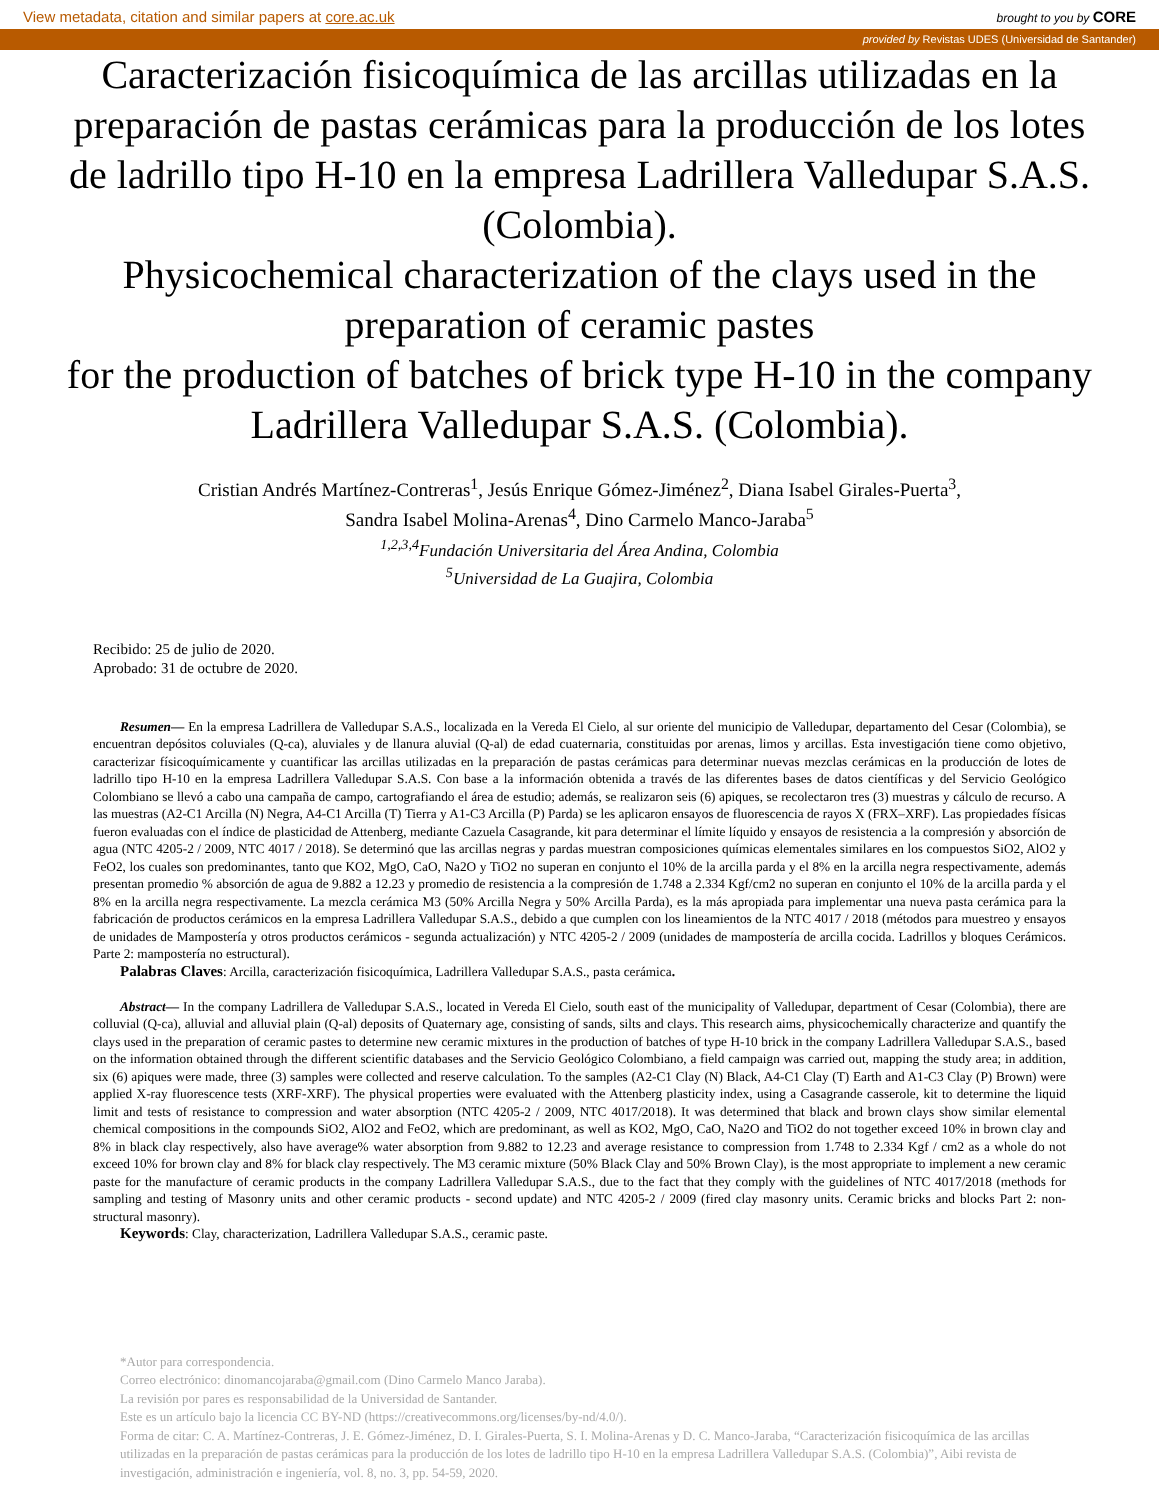View metadata, citation and similar papers at core.ac.uk brought to you by CORE
provided by Revistas UDES (Universidad de Santander)
Caracterización fisicoquímica de las arcillas utilizadas en la preparación de pastas cerámicas para la producción de los lotes de ladrillo tipo H-10 en la empresa Ladrillera Valledupar S.A.S. (Colombia).
Physicochemical characterization of the clays used in the preparation of ceramic pastes
for the production of batches of brick type H-10 in the company Ladrillera Valledupar S.A.S. (Colombia).
Cristian Andrés Martínez-Contreras<sup>1</sup>, Jesús Enrique Gómez-Jiménez<sup>2</sup>, Diana Isabel Girales-Puerta<sup>3</sup>,
Sandra Isabel Molina-Arenas<sup>4</sup>, Dino Carmelo Manco-Jaraba<sup>5</sup>
<sup>1,2,3,4</sup>Fundación Universitaria del Área Andina, Colombia
<sup>5</sup> Universidad de La Guajira, Colombia
Recibido: 25 de julio de 2020.
Aprobado: 31 de octubre de 2020.
Resumen— En la empresa Ladrillera de Valledupar S.A.S., localizada en la Vereda El Cielo, al sur oriente del municipio de Valledupar, departamento del Cesar (Colombia), se encuentran depósitos coluviales (Q-ca), aluviales y de llanura aluvial (Q-al) de edad cuaternaria, constituidas por arenas, limos y arcillas. Esta investigación tiene como objetivo, caracterizar físicoquímicamente y cuantificar las arcillas utilizadas en la preparación de pastas cerámicas para determinar nuevas mezclas cerámicas en la producción de lotes de ladrillo tipo H-10 en la empresa Ladrillera Valledupar S.A.S. Con base a la información obtenida a través de las diferentes bases de datos científicas y del Servicio Geológico Colombiano se llevó a cabo una campaña de campo, cartografiando el área de estudio; además, se realizaron seis (6) apiques, se recolectaron tres (3) muestras y cálculo de recurso. A las muestras (A2-C1 Arcilla (N) Negra, A4-C1 Arcilla (T) Tierra y A1-C3 Arcilla (P) Parda) se les aplicaron ensayos de fluorescencia de rayos X (FRX–XRF). Las propiedades físicas fueron evaluadas con el índice de plasticidad de Attenberg, mediante Cazuela Casagrande, kit para determinar el límite líquido y ensayos de resistencia a la compresión y absorción de agua (NTC 4205-2 / 2009, NTC 4017 / 2018). Se determinó que las arcillas negras y pardas muestran composiciones químicas elementales similares en los compuestos SiO2, AlO2 y FeO2, los cuales son predominantes, tanto que KO2, MgO, CaO, Na2O y TiO2 no superan en conjunto el 10% de la arcilla parda y el 8% en la arcilla negra respectivamente, además presentan promedio % absorción de agua de 9.882 a 12.23 y promedio de resistencia a la compresión de 1.748 a 2.334 Kgf/cm2 no superan en conjunto el 10% de la arcilla parda y el 8% en la arcilla negra respectivamente. La mezcla cerámica M3 (50% Arcilla Negra y 50% Arcilla Parda), es la más apropiada para implementar una nueva pasta cerámica para la fabricación de productos cerámicos en la empresa Ladrillera Valledupar S.A.S., debido a que cumplen con los lineamientos de la NTC 4017 / 2018 (métodos para muestreo y ensayos de unidades de Mampostería y otros productos cerámicos - segunda actualización) y NTC 4205-2 / 2009 (unidades de mampostería de arcilla cocida. Ladrillos y bloques Cerámicos. Parte 2: mampostería no estructural).
Palabras Claves: Arcilla, caracterización fisicoquímica, Ladrillera Valledupar S.A.S., pasta cerámica.
Abstract— In the company Ladrillera de Valledupar S.A.S., located in Vereda El Cielo, south east of the municipality of Valledupar, department of Cesar (Colombia), there are colluvial (Q-ca), alluvial and alluvial plain (Q-al) deposits of Quaternary age, consisting of sands, silts and clays. This research aims, physicochemically characterize and quantify the clays used in the preparation of ceramic pastes to determine new ceramic mixtures in the production of batches of type H-10 brick in the company Ladrillera Valledupar S.A.S., based on the information obtained through the different scientific databases and the Servicio Geológico Colombiano, a field campaign was carried out, mapping the study area; in addition, six (6) apiques were made, three (3) samples were collected and reserve calculation. To the samples (A2-C1 Clay (N) Black, A4-C1 Clay (T) Earth and A1-C3 Clay (P) Brown) were applied X-ray fluorescence tests (XRF-XRF). The physical properties were evaluated with the Attenberg plasticity index, using a Casagrande casserole, kit to determine the liquid limit and tests of resistance to compression and water absorption (NTC 4205-2 / 2009, NTC 4017/2018). It was determined that black and brown clays show similar elemental chemical compositions in the compounds SiO2, AlO2 and FeO2, which are predominant, as well as KO2, MgO, CaO, Na2O and TiO2 do not together exceed 10% in brown clay and 8% in black clay respectively, also have average% water absorption from 9.882 to 12.23 and average resistance to compression from 1.748 to 2.334 Kgf / cm2 as a whole do not exceed 10% for brown clay and 8% for black clay respectively. The M3 ceramic mixture (50% Black Clay and 50% Brown Clay), is the most appropriate to implement a new ceramic paste for the manufacture of ceramic products in the company Ladrillera Valledupar S.A.S., due to the fact that they comply with the guidelines of NTC 4017/2018 (methods for sampling and testing of Masonry units and other ceramic products - second update) and NTC 4205-2 / 2009 (fired clay masonry units. Ceramic bricks and blocks Part 2: non-structural masonry).
Keywords: Clay, characterization, Ladrillera Valledupar S.A.S., ceramic paste.
*Autor para correspondencia.
Correo electrónico: dinomancojaraba@gmail.com (Dino Carmelo Manco Jaraba).
La revisión por pares es responsabilidad de la Universidad de Santander.
Este es un artículo bajo la licencia CC BY-ND (https://creativecommons.org/licenses/by-nd/4.0/).
Forma de citar: C. A. Martínez-Contreras, J. E. Gómez-Jiménez, D. I. Girales-Puerta, S. I. Molina-Arenas y D. C. Manco-Jaraba, “Caracterización fisicoquímica de las arcillas utilizadas en la preparación de pastas cerámicas para la producción de los lotes de ladrillo tipo H-10 en la empresa Ladrillera Valledupar S.A.S. (Colombia)”, Aibi revista de investigación, administración e ingeniería, vol. 8, no. 3, pp. 54-59, 2020.